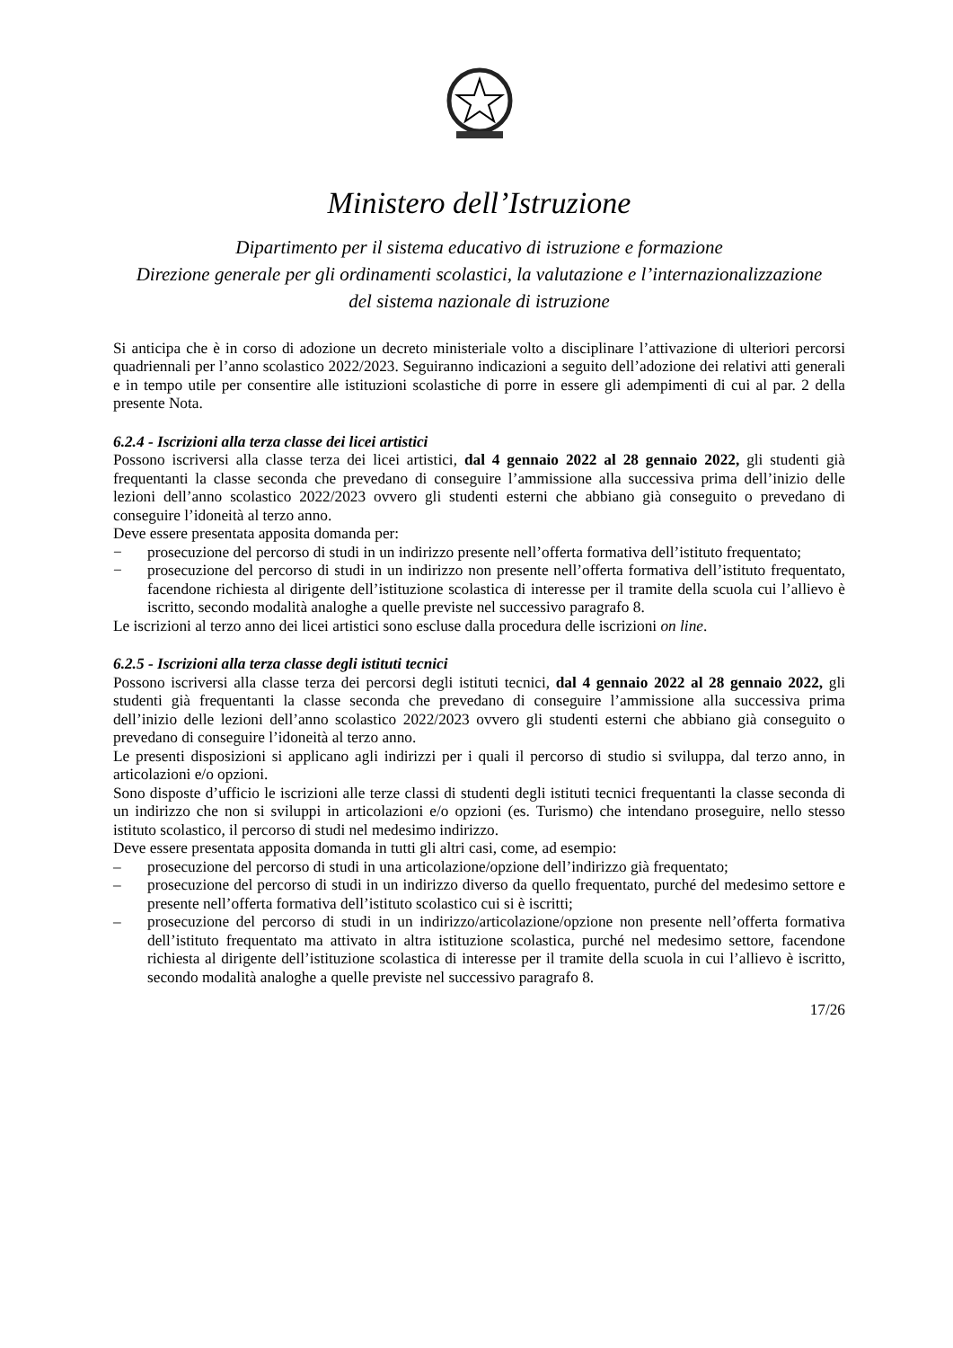Ministero dell’Istruzione
Dipartimento per il sistema educativo di istruzione e formazione
Direzione generale per gli ordinamenti scolastici, la valutazione e l’internazionalizzazione
del sistema nazionale di istruzione
Si anticipa che è in corso di adozione un decreto ministeriale volto a disciplinare l’attivazione di ulteriori percorsi quadriennali per l’anno scolastico 2022/2023. Seguiranno indicazioni a seguito dell’adozione dei relativi atti generali e in tempo utile per consentire alle istituzioni scolastiche di porre in essere gli adempimenti di cui al par. 2 della presente Nota.
6.2.4 - Iscrizioni alla terza classe dei licei artistici
Possono iscriversi alla classe terza dei licei artistici, dal 4 gennaio 2022 al 28 gennaio 2022, gli studenti già frequentanti la classe seconda che prevedano di conseguire l’ammissione alla successiva prima dell’inizio delle lezioni dell’anno scolastico 2022/2023 ovvero gli studenti esterni che abbiano già conseguito o prevedano di conseguire l’idoneità al terzo anno.
Deve essere presentata apposita domanda per:
− prosecuzione del percorso di studi in un indirizzo presente nell’offerta formativa dell’istituto frequentato;
− prosecuzione del percorso di studi in un indirizzo non presente nell’offerta formativa dell’istituto frequentato, facendone richiesta al dirigente dell’istituzione scolastica di interesse per il tramite della scuola cui l’allievo è iscritto, secondo modalità analoghe a quelle previste nel successivo paragrafo 8.
Le iscrizioni al terzo anno dei licei artistici sono escluse dalla procedura delle iscrizioni on line.
6.2.5 - Iscrizioni alla terza classe degli istituti tecnici
Possono iscriversi alla classe terza dei percorsi degli istituti tecnici, dal 4 gennaio 2022 al 28 gennaio 2022, gli studenti già frequentanti la classe seconda che prevedano di conseguire l’ammissione alla successiva prima dell’inizio delle lezioni dell’anno scolastico 2022/2023 ovvero gli studenti esterni che abbiano già conseguito o prevedano di conseguire l’idoneità al terzo anno.
Le presenti disposizioni si applicano agli indirizzi per i quali il percorso di studio si sviluppa, dal terzo anno, in articolazioni e/o opzioni.
Sono disposte d’ufficio le iscrizioni alle terze classi di studenti degli istituti tecnici frequentanti la classe seconda di un indirizzo che non si sviluppi in articolazioni e/o opzioni (es. Turismo) che intendano proseguire, nello stesso istituto scolastico, il percorso di studi nel medesimo indirizzo.
Deve essere presentata apposita domanda in tutti gli altri casi, come, ad esempio:
– prosecuzione del percorso di studi in una articolazione/opzione dell’indirizzo già frequentato;
– prosecuzione del percorso di studi in un indirizzo diverso da quello frequentato, purché del medesimo settore e presente nell’offerta formativa dell’istituto scolastico cui si è iscritti;
– prosecuzione del percorso di studi in un indirizzo/articolazione/opzione non presente nell’offerta formativa dell’istituto frequentato ma attivato in altra istituzione scolastica, purché nel medesimo settore, facendone richiesta al dirigente dell’istituzione scolastica di interesse per il tramite della scuola in cui l’allievo è iscritto, secondo modalità analoghe a quelle previste nel successivo paragrafo 8.
17/26